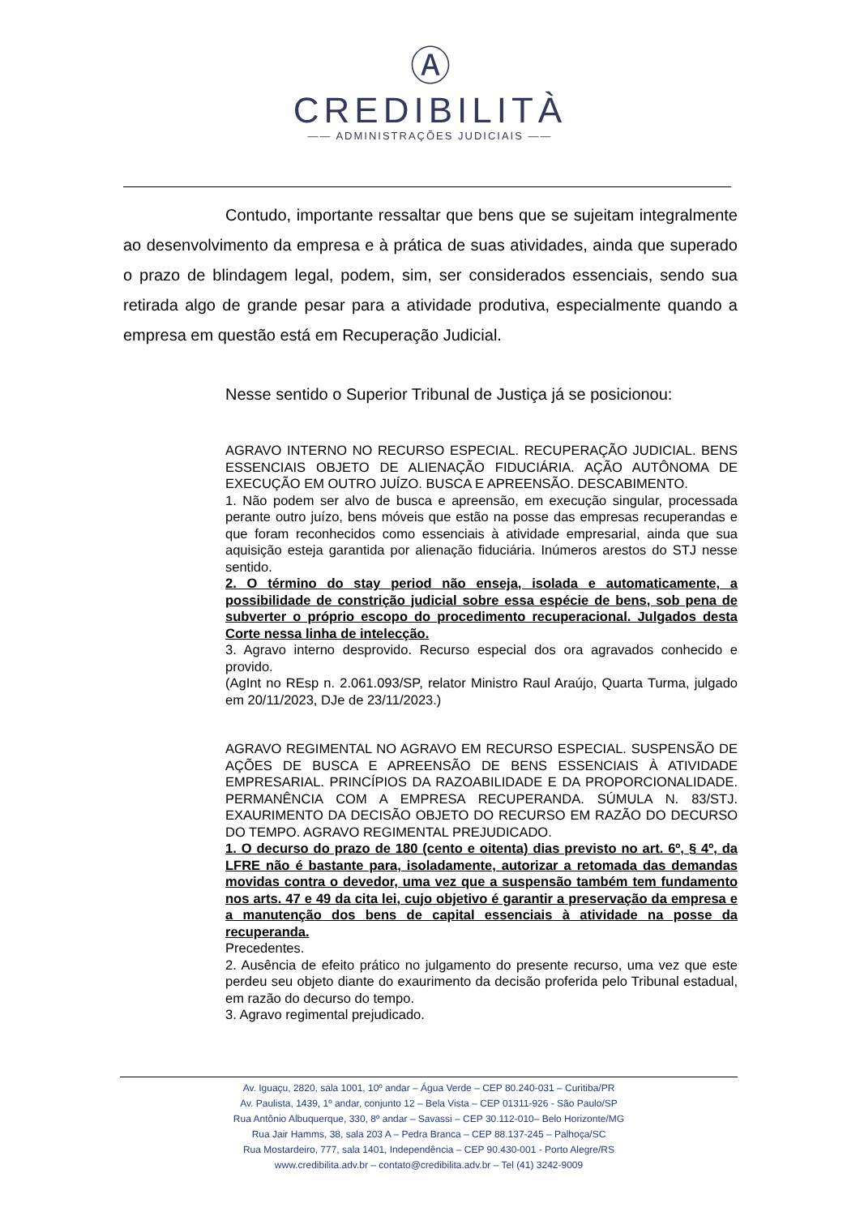Ⓐ
CREDIBILITÀ
—— ADMINISTRAÇÕES JUDICIAIS ——
Contudo, importante ressaltar que bens que se sujeitam integralmente ao desenvolvimento da empresa e à prática de suas atividades, ainda que superado o prazo de blindagem legal, podem, sim, ser considerados essenciais, sendo sua retirada algo de grande pesar para a atividade produtiva, especialmente quando a empresa em questão está em Recuperação Judicial.
Nesse sentido o Superior Tribunal de Justiça já se posicionou:
AGRAVO INTERNO NO RECURSO ESPECIAL. RECUPERAÇÃO JUDICIAL. BENS ESSENCIAIS OBJETO DE ALIENAÇÃO FIDUCIÁRIA. AÇÃO AUTÔNOMA DE EXECUÇÃO EM OUTRO JUÍZO. BUSCA E APREENSÃO. DESCABIMENTO.
1. Não podem ser alvo de busca e apreensão, em execução singular, processada perante outro juízo, bens móveis que estão na posse das empresas recuperandas e que foram reconhecidos como essenciais à atividade empresarial, ainda que sua aquisição esteja garantida por alienação fiduciária. Inúmeros arestos do STJ nesse sentido.
2. O término do stay period não enseja, isolada e automaticamente, a possibilidade de constrição judicial sobre essa espécie de bens, sob pena de subverter o próprio escopo do procedimento recuperacional. Julgados desta Corte nessa linha de intelecção.
3. Agravo interno desprovido. Recurso especial dos ora agravados conhecido e provido.
(AgInt no REsp n. 2.061.093/SP, relator Ministro Raul Araújo, Quarta Turma, julgado em 20/11/2023, DJe de 23/11/2023.)
AGRAVO REGIMENTAL NO AGRAVO EM RECURSO ESPECIAL. SUSPENSÃO DE AÇÕES DE BUSCA E APREENSÃO DE BENS ESSENCIAIS À ATIVIDADE EMPRESARIAL. PRINCÍPIOS DA RAZOABILIDADE E DA PROPORCIONALIDADE. PERMANÊNCIA COM A EMPRESA RECUPERANDA. SÚMULA N. 83/STJ. EXAURIMENTO DA DECISÃO OBJETO DO RECURSO EM RAZÃO DO DECURSO DO TEMPO. AGRAVO REGIMENTAL PREJUDICADO.
1. O decurso do prazo de 180 (cento e oitenta) dias previsto no art. 6º, § 4º, da LFRE não é bastante para, isoladamente, autorizar a retomada das demandas movidas contra o devedor, uma vez que a suspensão também tem fundamento nos arts. 47 e 49 da cita lei, cujo objetivo é garantir a preservação da empresa e a manutenção dos bens de capital essenciais à atividade na posse da recuperanda.
Precedentes.
2. Ausência de efeito prático no julgamento do presente recurso, uma vez que este perdeu seu objeto diante do exaurimento da decisão proferida pelo Tribunal estadual, em razão do decurso do tempo.
3. Agravo regimental prejudicado.
Av. Iguaçu, 2820, sala 1001, 10º andar – Água Verde – CEP 80.240-031 – Curitiba/PR
Av. Paulista, 1439, 1º andar, conjunto 12 – Bela Vista – CEP 01311-926 - São Paulo/SP
Rua Antônio Albuquerque, 330, 8º andar – Savassi – CEP 30.112-010– Belo Horizonte/MG
Rua Jair Hamms, 38, sala 203 A – Pedra Branca – CEP 88.137-245 – Palhoça/SC
Rua Mostardeiro, 777, sala 1401, Independência – CEP 90.430-001 - Porto Alegre/RS
www.credibilita.adv.br – contato@credibilita.adv.br – Tel (41) 3242-9009